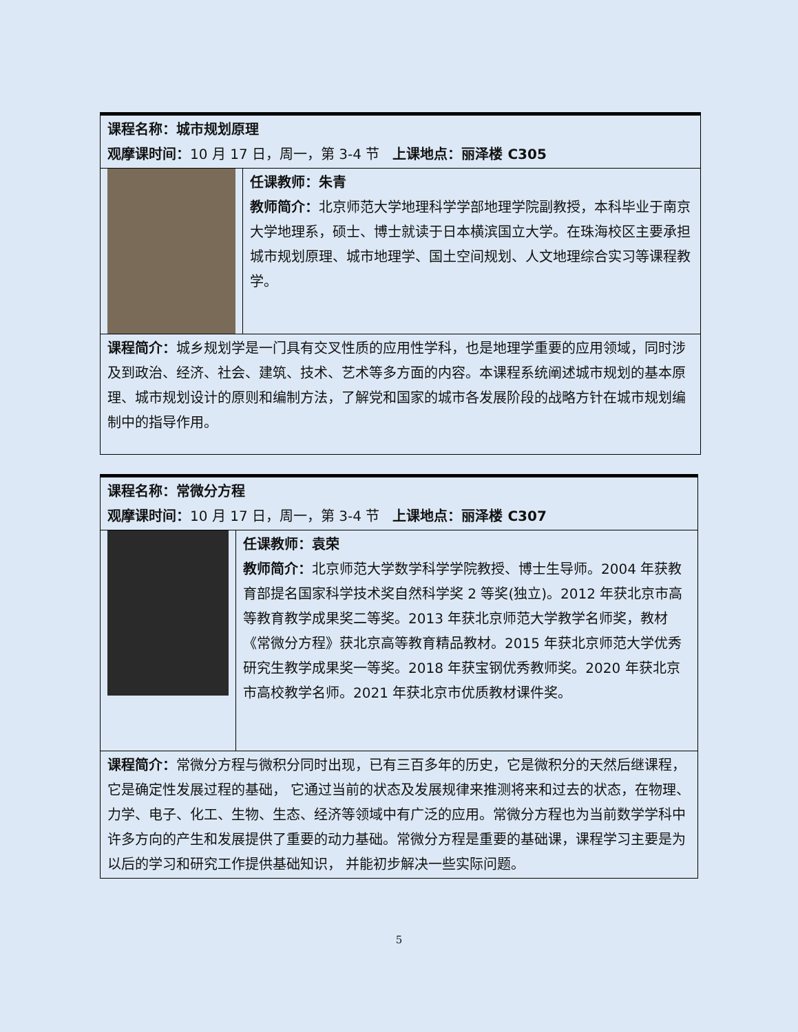| 课程名称：城市规划原理 观摩课时间： 10 月 17 日，周一，第 3-4 节 上课地点：丽泽楼 C305 | |
| | 任课教师：朱青 教师简介： 北京师范大学地理科学学部地理学院副教授，本科毕业于南京大学地理系，硕士、博士就读于日本横滨国立大学。在珠海校区主要承担城市规划原理、城市地理学、国土空间规划、人文地理综合实习等课程教学。 |
| 课程简介： 城乡规划学是一门具有交叉性质的应用性学科，也是地理学重要的应用领域，同时涉及到政治、经济、社会、建筑、技术、艺术等多方面的内容。本课程系统阐述城市规划的基本原理、城市规划设计的原则和编制方法，了解党和国家的城市各发展阶段的战略方针在城市规划编制中的指导作用。 | |
| 课程名称：常微分方程 观摩课时间： 10 月 17 日，周一，第 3-4 节 上课地点：丽泽楼 C307 | |
| | 任课教师：袁荣 教师简介： 北京师范大学数学科学学院教授、博士生导师。2004 年获教育部提名国家科学技术奖自然科学奖 2 等奖(独立)。2012 年获北京市高等教育教学成果奖二等奖。2013 年获北京师范大学教学名师奖，教材《常微分方程》获北京高等教育精品教材。2015 年获北京师范大学优秀研究生教学成果奖一等奖。2018 年获宝钢优秀教师奖。2020 年获北京市高校教学名师。2021 年获北京市优质教材课件奖。 |
| 课程简介： 常微分方程与微积分同时出现，已有三百多年的历史，它是微积分的天然后继课程，它是确定性发展过程的基础， 它通过当前的状态及发展规律来推测将来和过去的状态，在物理、力学、电子、化工、生物、生态、经济等领域中有广泛的应用。常微分方程也为当前数学学科中许多方向的产生和发展提供了重要的动力基础。常微分方程是重要的基础课，课程学习主要是为以后的学习和研究工作提供基础知识， 并能初步解决一些实际问题。 | |
5